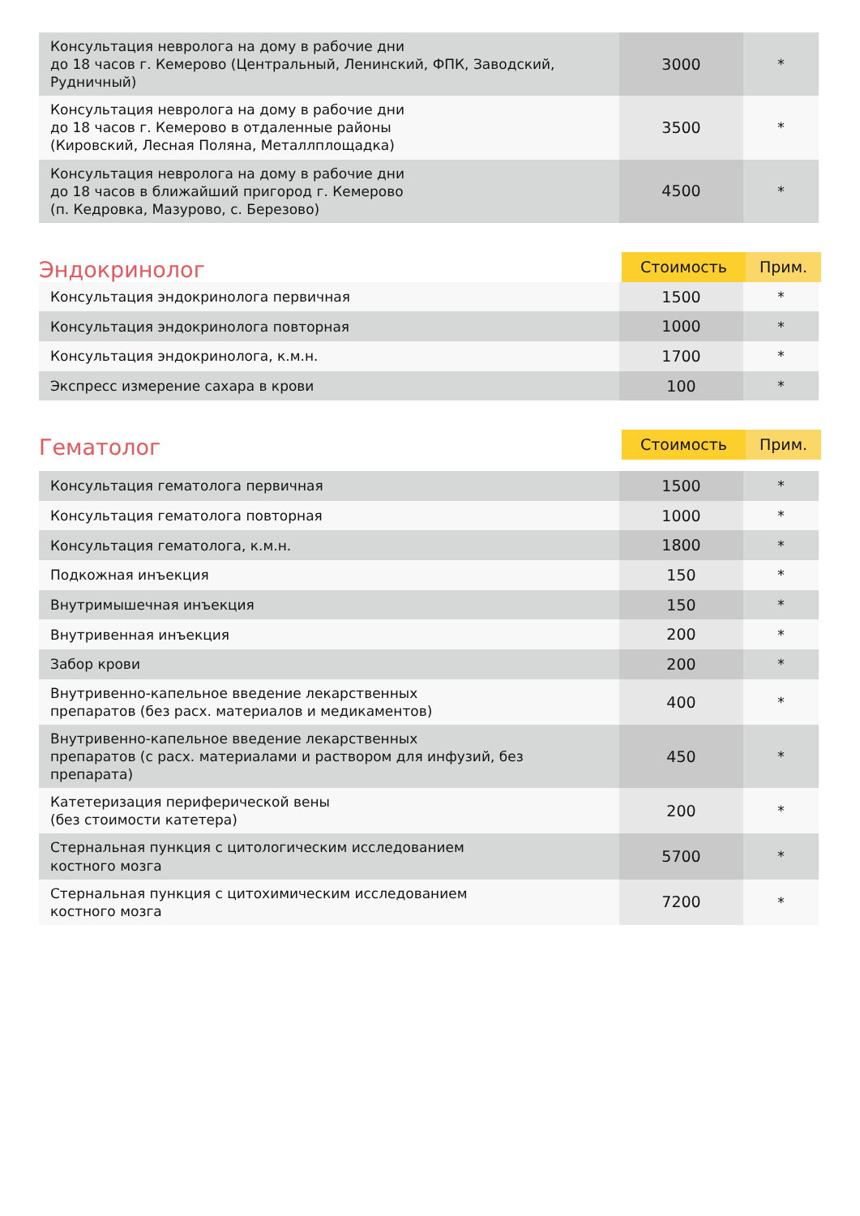| Консультация невролога на дому в рабочие дни до 18 часов г. Кемерово (Центральный, Ленинский, ФПК, Заводский, Рудничный) | 3000 | * |
| Консультация невролога на дому в рабочие дни до 18 часов г. Кемерово в отдаленные районы (Кировский, Лесная Поляна, Металлплощадка) | 3500 | * |
| Консультация невролога на дому в рабочие дни до 18 часов в ближайший пригород г. Кемерово (п. Кедровка, Мазурово, с. Березово) | 4500 | * |
Эндокринолог
| Стоимость | Прим. |
| --- | --- |
| Консультация эндокринолога первичная | 1500 | * |
| Консультация эндокринолога повторная | 1000 | * |
| Консультация эндокринолога, к.м.н. | 1700 | * |
| Экспресс измерение сахара в крови | 100 | * |
Гематолог
| Стоимость | Прим. |
| --- | --- |
| Консультация гематолога первичная | 1500 | * |
| Консультация гематолога повторная | 1000 | * |
| Консультация гематолога, к.м.н. | 1800 | * |
| Подкожная инъекция | 150 | * |
| Внутримышечная инъекция | 150 | * |
| Внутривенная инъекция | 200 | * |
| Забор крови | 200 | * |
| Внутривенно-капельное введение лекарственных препаратов (без расх. материалов и медикаментов) | 400 | * |
| Внутривенно-капельное введение лекарственных препаратов (с расх. материалами и раствором для инфузий, без препарата) | 450 | * |
| Катетеризация периферической вены (без стоимости катетера) | 200 | * |
| Стернальная пункция с цитологическим исследованием костного мозга | 5700 | * |
| Стернальная пункция с цитохимическим исследованием костного мозга | 7200 | * |